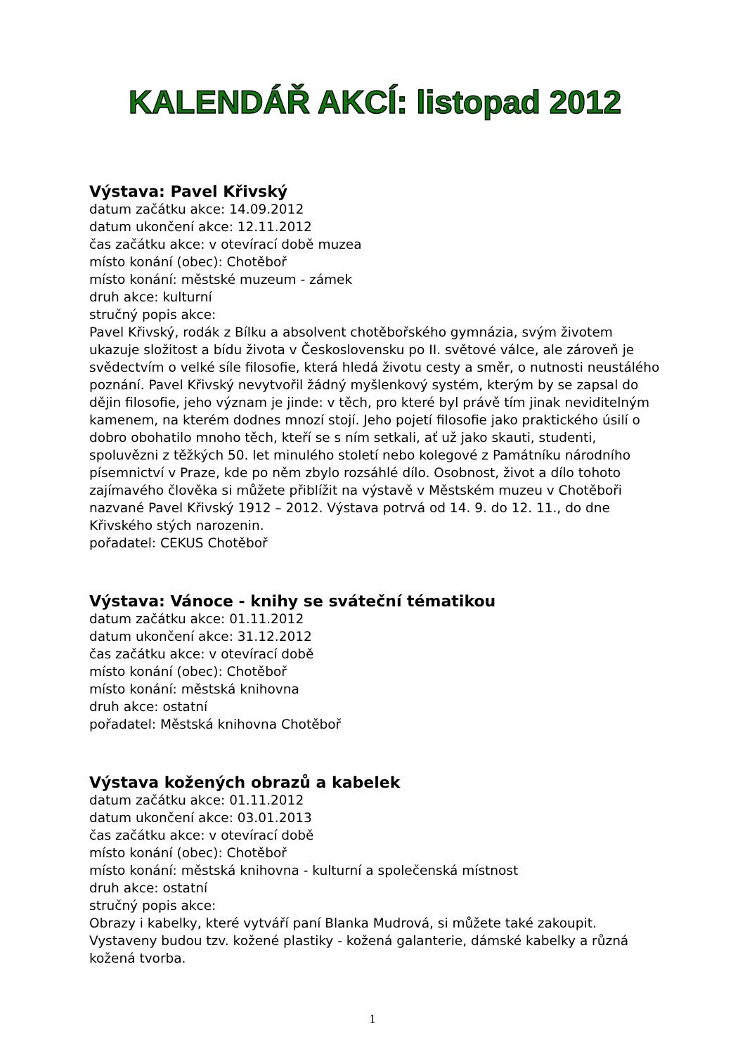KALENDÁŘ AKCÍ: listopad 2012
Výstava: Pavel Křivský
datum začátku akce: 14.09.2012
datum ukončení akce: 12.11.2012
čas začátku akce: v otevírací době muzea
místo konání (obec): Chotěboř
místo konání: městské muzeum - zámek
druh akce: kulturní
stručný popis akce:
Pavel Křivský, rodák z Bílku a absolvent chotěbořského gymnázia, svým životem ukazuje složitost a bídu života v Československu po II. světové válce, ale zároveň je svědectvím o velké síle filosofie, která hledá životu cesty a směr, o nutnosti neustálého poznání. Pavel Křivský nevytvořil žádný myšlenkový systém, kterým by se zapsal do dějin filosofie, jeho význam je jinde: v těch, pro které byl právě tím jinak neviditelným kamenem, na kterém dodnes mnozí stojí. Jeho pojetí filosofie jako praktického úsilí o dobro obohatilo mnoho těch, kteří se s ním setkali, ať už jako skauti, studenti, spoluvězni z těžkých 50. let minulého století nebo kolegové z Památníku národního písemnictví v Praze, kde po něm zbylo rozsáhlé dílo. Osobnost, život a dílo tohoto zajímavého člověka si můžete přiblížit na výstavě v Městském muzeu v Chotěboři nazvané Pavel Křivský 1912 – 2012. Výstava potrvá od 14. 9. do 12. 11., do dne Křivského stých narozenin.
pořadatel: CEKUS Chotěboř
Výstava: Vánoce - knihy se sváteční tématikou
datum začátku akce: 01.11.2012
datum ukončení akce: 31.12.2012
čas začátku akce: v otevírací době
místo konání (obec): Chotěboř
místo konání: městská knihovna
druh akce: ostatní
pořadatel: Městská knihovna Chotěboř
Výstava kožených obrazů a kabelek
datum začátku akce: 01.11.2012
datum ukončení akce: 03.01.2013
čas začátku akce: v otevírací době
místo konání (obec): Chotěboř
místo konání: městská knihovna - kulturní a společenská místnost
druh akce: ostatní
stručný popis akce:
Obrazy i kabelky, které vytváří paní Blanka Mudrová, si můžete také zakoupit. Vystaveny budou tzv. kožené plastiky - kožená galanterie, dámské kabelky a různá kožená tvorba.
1